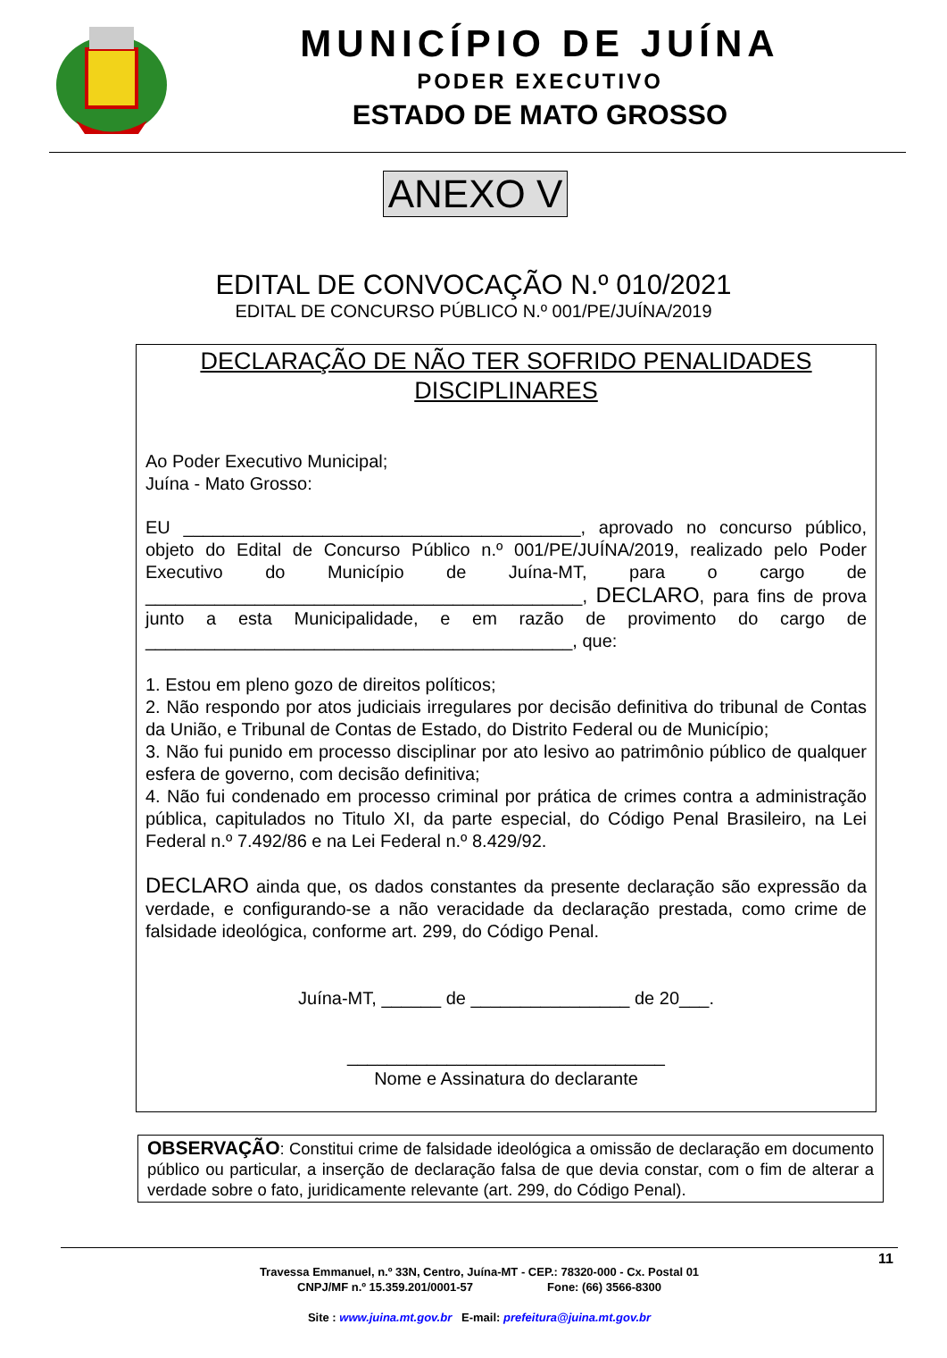MUNICÍPIO DE JUÍNA
PODER EXECUTIVO
ESTADO DE MATO GROSSO
ANEXO V
EDITAL DE CONVOCAÇÃO N.º 010/2021
EDITAL DE CONCURSO PÚBLICO N.º 001/PE/JUÍNA/2019
DECLARAÇÃO DE NÃO TER SOFRIDO PENALIDADES
DISCIPLINARES
Ao Poder Executivo Municipal;
Juína - Mato Grosso:
EU ________________________________________, aprovado no concurso público, objeto do Edital de Concurso Público n.º 001/PE/JUÍNA/2019, realizado pelo Poder Executivo do Município de Juína-MT, para o cargo de ____________________________________________, DECLARO, para fins de prova junto a esta Municipalidade, e em razão de provimento do cargo de ___________________________________________, que:
1. Estou em pleno gozo de direitos políticos;
2. Não respondo por atos judiciais irregulares por decisão definitiva do tribunal de Contas da União, e Tribunal de Contas de Estado, do Distrito Federal ou de Município;
3. Não fui punido em processo disciplinar por ato lesivo ao patrimônio público de qualquer esfera de governo, com decisão definitiva;
4. Não fui condenado em processo criminal por prática de crimes contra a administração pública, capitulados no Titulo XI, da parte especial, do Código Penal Brasileiro, na Lei Federal n.º 7.492/86 e na Lei Federal n.º 8.429/92.
DECLARO ainda que, os dados constantes da presente declaração são expressão da verdade, e configurando-se a não veracidade da declaração prestada, como crime de falsidade ideológica, conforme art. 299, do Código Penal.
Juína-MT, ______ de ________________ de 20___.
________________________________
Nome e Assinatura do declarante
OBSERVAÇÃO: Constitui crime de falsidade ideológica a omissão de declaração em documento público ou particular, a inserção de declaração falsa de que devia constar, com o fim de alterar a verdade sobre o fato, juridicamente relevante (art. 299, do Código Penal).
11
Travessa Emmanuel, n.º 33N, Centro, Juína-MT - CEP.: 78320-000 - Cx. Postal 01
CNPJ/MF n.º 15.359.201/0001-57 Fone: (66) 3566-8300
Site : www.juina.mt.gov.br E-mail: prefeitura@juina.mt.gov.br